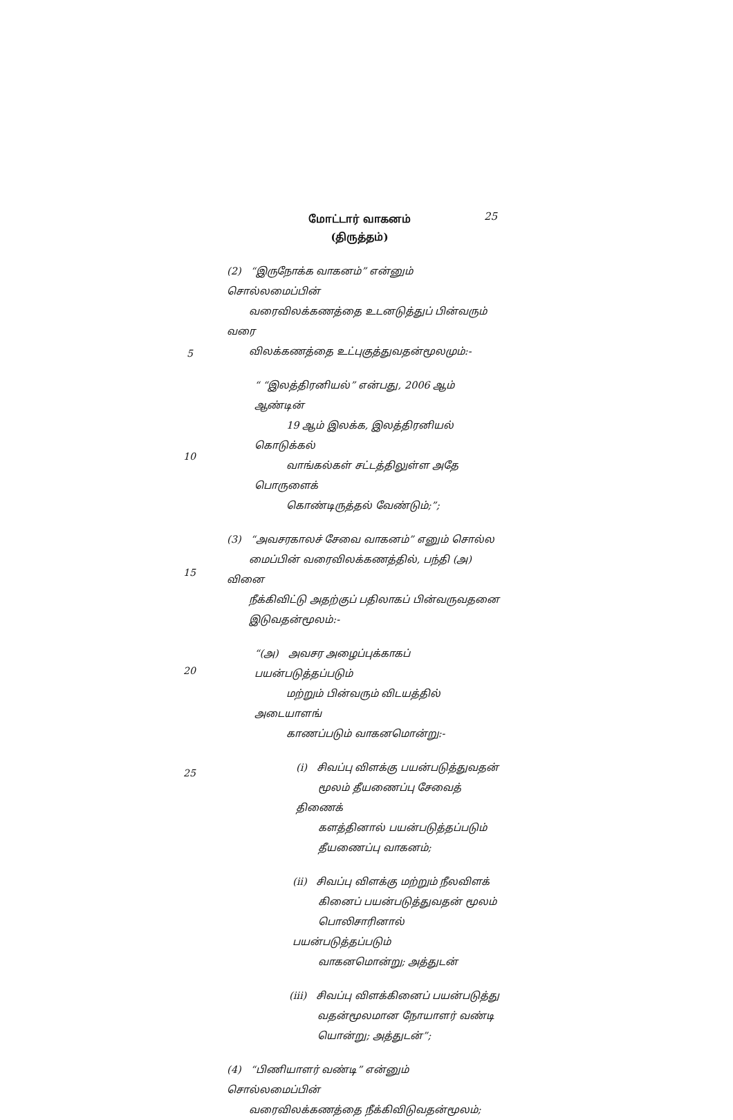மோட்டார் வாகனம்
(திருத்தம்)
25
(2) “இருநோக்க வாகனம்” என்னும் சொல்லமைப்பின்
வரைவிலக்கணத்தை உடனடுத்துப் பின்வரும் வரை
விலக்கணத்தை உட்புகுத்துவதன்மூலமும்:-
“ “இலத்திரனியல்” என்பது, 2006 ஆம் ஆண்டின்
19 ஆம் இலக்க, இலத்திரனியல் கொடுக்கல்
வாங்கல்கள் சட்டத்திலுள்ள அதே பொருளைக்
கொண்டிருத்தல் வேண்டும்;”;
(3) “அவசரகாலச் சேவை வாகனம்” எனும் சொல்ல
மைப்பின் வரைவிலக்கணத்தில், பந்தி (அ) வினை
நீக்கிவிட்டு அதற்குப் பதிலாகப் பின்வருவதனை
இடுவதன்மூலம்:-
“(அ) அவசர அழைப்புக்காகப் பயன்படுத்தப்படும்
மற்றும் பின்வரும் விடயத்தில் அடையாளங்
காணப்படும் வாகனமொன்று:-
(i) சிவப்பு விளக்கு பயன்படுத்துவதன்
மூலம் தீயணைப்பு சேவைத் திணைக்
களத்தினால் பயன்படுத்தப்படும்
தீயணைப்பு வாகனம்;
(ii) சிவப்பு விளக்கு மற்றும் நீலவிளக்
கினைப் பயன்படுத்துவதன் மூலம்
பொலிசாரினால் பயன்படுத்தப்படும்
வாகனமொன்று; அத்துடன்
(iii) சிவப்பு விளக்கினைப் பயன்படுத்து
வதன்மூலமான நோயாளர் வண்டி
யொன்று; அத்துடன்”;
(4) “பிணியாளர் வண்டி” என்னும் சொல்லமைப்பின்
வரைவிலக்கணத்தை நீக்கிவிடுவதன்மூலம்;
5
10
15
20
25